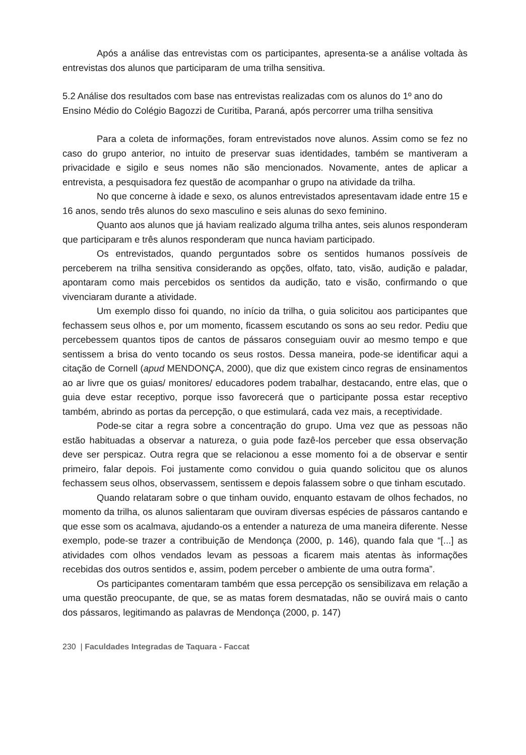Após a análise das entrevistas com os participantes, apresenta-se a análise voltada às entrevistas dos alunos que participaram de uma trilha sensitiva.
5.2 Análise dos resultados com base nas entrevistas realizadas com os alunos do 1º ano do Ensino Médio do Colégio Bagozzi de Curitiba, Paraná, após percorrer uma trilha sensitiva
Para a coleta de informações, foram entrevistados nove alunos. Assim como se fez no caso do grupo anterior, no intuito de preservar suas identidades, também se mantiveram a privacidade e sigilo e seus nomes não são mencionados. Novamente, antes de aplicar a entrevista, a pesquisadora fez questão de acompanhar o grupo na atividade da trilha.
No que concerne à idade e sexo, os alunos entrevistados apresentavam idade entre 15 e 16 anos, sendo três alunos do sexo masculino e seis alunas do sexo feminino.
Quanto aos alunos que já haviam realizado alguma trilha antes, seis alunos responderam que participaram e três alunos responderam que nunca haviam participado.
Os entrevistados, quando perguntados sobre os sentidos humanos possíveis de perceberem na trilha sensitiva considerando as opções, olfato, tato, visão, audição e paladar, apontaram como mais percebidos os sentidos da audição, tato e visão, confirmando o que vivenciaram durante a atividade.
Um exemplo disso foi quando, no início da trilha, o guia solicitou aos participantes que fechassem seus olhos e, por um momento, ficassem escutando os sons ao seu redor. Pediu que percebessem quantos tipos de cantos de pássaros conseguiam ouvir ao mesmo tempo e que sentissem a brisa do vento tocando os seus rostos. Dessa maneira, pode-se identificar aqui a citação de Cornell (apud MENDONÇA, 2000), que diz que existem cinco regras de ensinamentos ao ar livre que os guias/ monitores/ educadores podem trabalhar, destacando, entre elas, que o guia deve estar receptivo, porque isso favorecerá que o participante possa estar receptivo também, abrindo as portas da percepção, o que estimulará, cada vez mais, a receptividade.
Pode-se citar a regra sobre a concentração do grupo. Uma vez que as pessoas não estão habituadas a observar a natureza, o guia pode fazê-los perceber que essa observação deve ser perspicaz. Outra regra que se relacionou a esse momento foi a de observar e sentir primeiro, falar depois. Foi justamente como convidou o guia quando solicitou que os alunos fechassem seus olhos, observassem, sentissem e depois falassem sobre o que tinham escutado.
Quando relataram sobre o que tinham ouvido, enquanto estavam de olhos fechados, no momento da trilha, os alunos salientaram que ouviram diversas espécies de pássaros cantando e que esse som os acalmava, ajudando-os a entender a natureza de uma maneira diferente. Nesse exemplo, pode-se trazer a contribuição de Mendonça (2000, p. 146), quando fala que “[...] as atividades com olhos vendados levam as pessoas a ficarem mais atentas às informações recebidas dos outros sentidos e, assim, podem perceber o ambiente de uma outra forma”.
Os participantes comentaram também que essa percepção os sensibilizava em relação a uma questão preocupante, de que, se as matas forem desmatadas, não se ouvirá mais o canto dos pássaros, legitimando as palavras de Mendonça (2000, p. 147)
230 | Faculdades Integradas de Taquara - Faccat